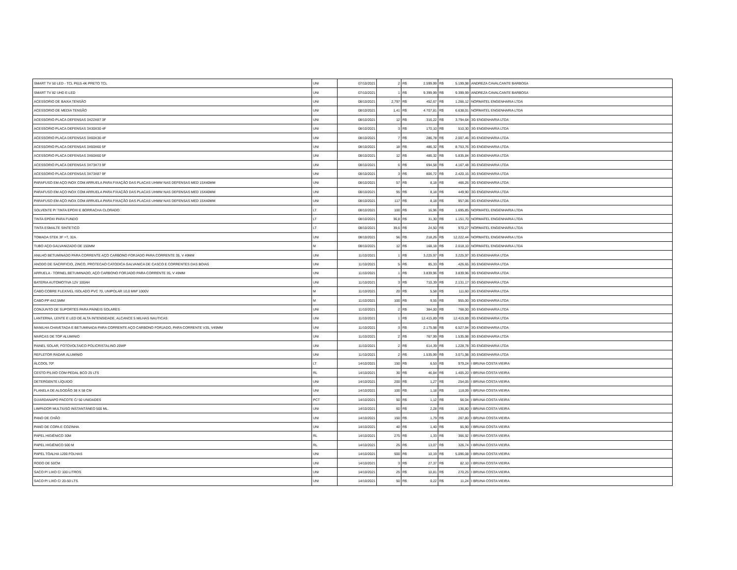| SMART TV 50 LED - TCL P615 4K PRETO TCL | UNI | 07/10/2021 | 2 | R$ | 2.599,99 | R$ | 5.199,98 | ANDREZA CAVALCANTE BARBOSA |
| SMART TV 82 UHD E-LED | UNI | 07/10/2021 | 1 | R$ | 9.399,99 | R$ | 9.399,99 | ANDREZA CAVALCANTE BARBOSA |
| ACESSORIO DE BAIXA TENSÃO | UNI | 08/10/2021 | 2,797 | R$ | 452,67 | R$ | 1.266,12 | NORMATEL ENGENHARIA LTDA |
| ACESSORIO DE MEDIA TENSÃO | UNI | 08/10/2021 | 1,41 | R$ | 4.707,81 | R$ | 6.638,01 | NORMATEL ENGENHARIA LTDA |
| ACESSORIO PLACA DEFENSAS 3X22X87 3F | UNI | 08/10/2021 | 12 | R$ | 316,22 | R$ | 3.794,64 | 3G ENGENHARIA LTDA |
| ACESSORIO PLACA DEFENSAS 3X30X30 4F | UNI | 08/10/2021 | 3 | R$ | 170,10 | R$ | 510,30 | 3G ENGENHARIA LTDA |
| ACESSORIO PLACA DEFENSAS 3X60X30 4F | UNI | 08/10/2021 | 7 | R$ | 286,78 | R$ | 2.007,46 | 3G ENGENHARIA LTDA |
| ACESSORIO PLACA DEFENSAS 3X60X60 5F | UNI | 08/10/2021 | 18 | R$ | 486,32 | R$ | 8.753,76 | 3G ENGENHARIA LTDA |
| ACESSORIO PLACA DEFENSAS 3X60X60 5F | UNI | 08/10/2021 | 12 | R$ | 486,32 | R$ | 5.835,84 | 3G ENGENHARIA LTDA |
| ACESSORIO PLACA DEFENSAS 3X73X73 9F | UNI | 08/10/2021 | 6 | R$ | 694,58 | R$ | 4.167,48 | 3G ENGENHARIA LTDA |
| ACESSORIO PLACA DEFENSAS 3X73X87 9F | UNI | 08/10/2021 | 3 | R$ | 806,72 | R$ | 2.420,15 | 3G ENGENHARIA LTDA |
| PARAFUSO EM AÇO INOX COM ARRUELA PARA FIXAÇÃO DAS PLACAS UHMW NAS DEFENSAS MED 15X40MM | UNI | 08/10/2021 | 57 | R$ | 8,18 | R$ | 466,26 | 3G ENGENHARIA LTDA |
| PARAFUSO EM AÇO INOX COM ARRUELA PARA FIXAÇÃO DAS PLACAS UHMW NAS DEFENSAS MED 15X40MM | UNI | 08/10/2021 | 55 | R$ | 8,18 | R$ | 449,90 | 3G ENGENHARIA LTDA |
| PARAFUSO EM AÇO INOX COM ARRUELA PARA FIXAÇÃO DAS PLACAS UHMW NAS DEFENSAS MED 15X40MM | UNI | 08/10/2021 | 117 | R$ | 8,18 | R$ | 957,06 | 3G ENGENHARIA LTDA |
| SOLVENTE P/ TINTA EPOXI E BORRACHA CLORADO | LT | 08/10/2021 | 100 | R$ | 16,96 | R$ | 1.695,85 | NORMATEL ENGENHARIA LTDA |
| TINTA EPOXI PARA FUNDO | LT | 08/10/2021 | 36,8 | R$ | 31,30 | R$ | 1.151,70 | NORMATEL ENGENHARIA LTDA |
| TINTA ESMALTE SINTETICO | LT | 08/10/2021 | 39,6 | R$ | 24,50 | R$ | 970,27 | NORMATEL ENGENHARIA LTDA |
| TOMADA STEK 3F +T, 32A | UNI | 08/10/2021 | 56 | R$ | 218,26 | R$ | 12.222,44 | NORMATEL ENGENHARIA LTDA |
| TUBO AÇO GALVANIZADO DE 150MM | M | 08/10/2021 | 12 | R$ | 168,18 | R$ | 2.018,10 | NORMATEL ENGENHARIA LTDA |
| ANILHO BETUMINADO PARA CORRENTE AÇO CARBONO FORJADO PARA CORRENTE 35, V 49MM | UNI | 11/10/2021 | 1 | R$ | 3.225,97 | R$ | 3.225,97 | 3G ENGENHARIA LTDA |
| ANODO DE SACRIFICIO, ZINCO, PROTECAO CATODICA GALVANICA DE CASCO E CORRENTES DAS BOIAS | UNI | 11/10/2021 | 5 | R$ | 85,33 | R$ | 426,65 | 3G ENGENHARIA LTDA |
| ARRUELA - TORNEL BETUMINADO, AÇO CARBONO FORJADO PARA CORRENTE 35, V 49MM | UNI | 11/10/2021 | 1 | R$ | 3.839,96 | R$ | 3.839,96 | 3G ENGENHARIA LTDA |
| BATERIA AUTOMOTIVA 12V 100AH | UNI | 11/10/2021 | 3 | R$ | 710,39 | R$ | 2.131,17 | 3G ENGENHARIA LTDA |
| CABO COBRE FLEXIVEL ISOLADO PVC 70, UNIPOLAR 10,0 MM² 1000V | M | 11/10/2021 | 20 | R$ | 5,58 | R$ | 111,60 | 3G ENGENHARIA LTDA |
| CABO PP 4X2,5MM | M | 11/10/2021 | 100 | R$ | 9,55 | R$ | 955,00 | 3G ENGENHARIA LTDA |
| CONJUNTO DE SUPORTES PARA PAINEIS SOLARES | UNI | 11/10/2021 | 2 | R$ | 384,00 | R$ | 768,00 | 3G ENGENHARIA LTDA |
| LANTERNA, LENTE E LED DE ALTA INTENSIDADE, ALCANCE 5 MILHAS NAUTICAS | UNI | 11/10/2021 | 1 | R$ | 12.415,89 | R$ | 12.415,89 | 3G ENGENHARIA LTDA |
| MANILHA CHAVETADA E BETUMINADA PARA CORRENTE AÇO CARBONO FORJADO, PARA CORRENTE V35, V49MM | UNI | 11/10/2021 | 3 | R$ | 2.175,98 | R$ | 6.527,94 | 3G ENGENHARIA LTDA |
| MARCAS DE TOP ALUMINIO | UNI | 11/10/2021 | 2 | R$ | 767,99 | R$ | 1.535,98 | 3G ENGENHARIA LTDA |
| PAINEL SOLAR, FOTOVOLTAICO POLICRISTALINO 20WP | UNI | 11/10/2021 | 2 | R$ | 614,39 | R$ | 1.228,78 | 3G ENGENHARIA LTDA |
| REFLETOR RADAR ALUMINIO | UNI | 11/10/2021 | 2 | R$ | 1.535,99 | R$ | 3.071,98 | 3G ENGENHARIA LTDA |
| ÁLCOOL 70º | LT | 14/10/2021 | 150 | R$ | 6,53 | R$ | 979,24 | I BRUNA COSTA VIEIRA |
| CESTO P/LIXO COM PEDAL BCO 25 LTS | RL | 14/10/2021 | 30 | R$ | 46,84 | R$ | 1.405,20 | I BRUNA COSTA VIEIRA |
| DETERGENTE LÍQUIDO | UNI | 14/10/2021 | 200 | R$ | 1,27 | R$ | 254,05 | I BRUNA COSTA VIEIRA |
| FLANELA DE ALGODÃO 38 X 58 CM | UNI | 14/10/2021 | 100 | R$ | 1,18 | R$ | 118,09 | I BRUNA COSTA VIEIRA |
| GUARDANAPO PACOTE C/ 50 UNIDADES | PCT | 14/10/2021 | 50 | R$ | 1,12 | R$ | 56,04 | I BRUNA COSTA VIEIRA |
| LIMPADOR MULTIUSO INSTANTÂNEO 500 ML. | UNI | 14/10/2021 | 60 | R$ | 2,28 | R$ | 136,80 | I BRUNA COSTA VIEIRA |
| PANO DE CHÃO | UNI | 14/10/2021 | 150 | R$ | 1,79 | R$ | 267,80 | I BRUNA COSTA VIEIRA |
| PANO DE COPA E COZINHA | UNI | 14/10/2021 | 40 | R$ | 1,40 | R$ | 55,90 | I BRUNA COSTA VIEIRA |
| PAPEL HIGIÊNICO 30M | RL | 14/10/2021 | 275 | R$ | 1,33 | R$ | 366,92 | I BRUNA COSTA VIEIRA |
| PAPEL HIGIÊNICO 500 M | RL | 14/10/2021 | 25 | R$ | 13,07 | R$ | 326,74 | I BRUNA COSTA VIEIRA |
| PAPEL TOALHA 1200 FOLHAS | UNI | 14/10/2021 | 500 | R$ | 10,19 | R$ | 5.096,08 | I BRUNA COSTA VIEIRA |
| RODO DE 50CM | UNI | 14/10/2021 | 3 | R$ | 27,37 | R$ | 82,10 | I BRUNA COSTA VIEIRA |
| SACO P/ LIXO C/ 100 LITROS | UNI | 14/10/2021 | 25 | R$ | 10,81 | R$ | 270,25 | I BRUNA COSTA VIEIRA |
| SACO P/ LIXO C/ 20-50 LTS. | UNI | 14/10/2021 | 50 | R$ | 0,22 | R$ | 11,24 | I BRUNA COSTA VIEIRA |